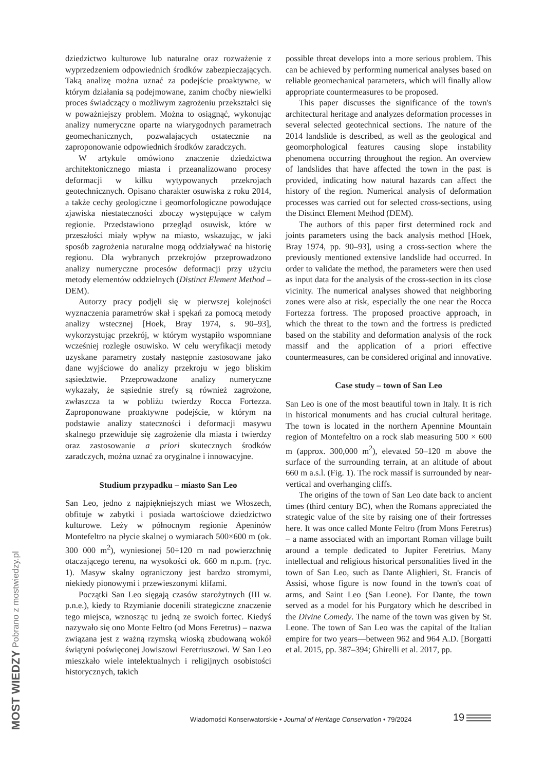dziedzictwo kulturowe lub naturalne oraz rozważenie z wyprzedzeniem odpowiednich środków zabezpieczających. Taką analizę można uznać za podejście proaktywne, w którym działania są podejmowane, zanim choćby niewielki proces świadczący o możliwym zagrożeniu przekształci się w poważniejszy problem. Można to osiągnąć, wykonując analizy numeryczne oparte na wiarygodnych parametrach geomechanicznych, pozwalających ostatecznie na zaproponowanie odpowiednich środków zaradczych.
W artykule omówiono znaczenie dziedzictwa architektonicznego miasta i przeanalizowano procesy deformacji w kilku wytypowanych przekrojach geotechnicznych. Opisano charakter osuwiska z roku 2014, a także cechy geologiczne i geomorfologiczne powodujące zjawiska niestateczności zboczy występujące w całym regionie. Przedstawiono przegląd osuwisk, które w przeszłości miały wpływ na miasto, wskazując, w jaki sposób zagrożenia naturalne mogą oddziaływać na historię regionu. Dla wybranych przekrojów przeprowadzono analizy numeryczne procesów deformacji przy użyciu metody elementów oddzielnych (Distinct Element Method – DEM).
Autorzy pracy podjęli się w pierwszej kolejności wyznaczenia parametrów skał i spękań za pomocą metody analizy wstecznej [Hoek, Bray 1974, s. 90–93], wykorzystując przekrój, w którym wystąpiło wspomniane wcześniej rozległe osuwisko. W celu weryfikacji metody uzyskane parametry zostały następnie zastosowane jako dane wyjściowe do analizy przekroju w jego bliskim sąsiedztwie. Przeprowadzone analizy numeryczne wykazały, że sąsiednie strefy są również zagrożone, zwłaszcza ta w pobliżu twierdzy Rocca Fortezza. Zaproponowane proaktywne podejście, w którym na podstawie analizy stateczności i deformacji masywu skalnego przewiduje się zagrożenie dla miasta i twierdzy oraz zastosowanie a priori skutecznych środków zaradczych, można uznać za oryginalne i innowacyjne.
Studium przypadku – miasto San Leo
San Leo, jedno z najpiękniejszych miast we Włoszech, obfituje w zabytki i posiada wartościowe dziedzictwo kulturowe. Leży w północnym regionie Apeninów Montefeltro na płycie skalnej o wymiarach 500×600 m (ok. 300 000 m<sup>2</sup>), wyniesionej 50÷120 m nad powierzchnię otaczającego terenu, na wysokości ok. 660 m n.p.m. (ryc. 1). Masyw skalny ograniczony jest bardzo stromymi, niekiedy pionowymi i przewieszonymi klifami.
Początki San Leo sięgają czasów starożytnych (III w. p.n.e.), kiedy to Rzymianie docenili strategiczne znaczenie tego miejsca, wznosząc tu jedną ze swoich fortec. Kiedyś nazywało się ono Monte Feltro (od Mons Feretrus) – nazwa związana jest z ważną rzymską wioską zbudowaną wokół świątyni poświęconej Jowiszowi Feretriuszowi. W San Leo mieszkało wiele intelektualnych i religijnych osobistości historycznych, takich
possible threat develops into a more serious problem. This can be achieved by performing numerical analyses based on reliable geomechanical parameters, which will finally allow appropriate countermeasures to be proposed.
This paper discusses the significance of the town's architectural heritage and analyzes deformation processes in several selected geotechnical sections. The nature of the 2014 landslide is described, as well as the geological and geomorphological features causing slope instability phenomena occurring throughout the region. An overview of landslides that have affected the town in the past is provided, indicating how natural hazards can affect the history of the region. Numerical analysis of deformation processes was carried out for selected cross-sections, using the Distinct Element Method (DEM).
The authors of this paper first determined rock and joints parameters using the back analysis method [Hoek, Bray 1974, pp. 90–93], using a cross-section where the previously mentioned extensive landslide had occurred. In order to validate the method, the parameters were then used as input data for the analysis of the cross-section in its close vicinity. The numerical analyses showed that neighboring zones were also at risk, especially the one near the Rocca Fortezza fortress. The proposed proactive approach, in which the threat to the town and the fortress is predicted based on the stability and deformation analysis of the rock massif and the application of a priori effective countermeasures, can be considered original and innovative.
Case study – town of San Leo
San Leo is one of the most beautiful town in Italy. It is rich in historical monuments and has crucial cultural heritage. The town is located in the northern Apennine Mountain region of Montefeltro on a rock slab measuring 500 × 600 m (approx. 300,000 m<sup>2</sup>), elevated 50–120 m above the surface of the surrounding terrain, at an altitude of about 660 m a.s.l. (Fig. 1). The rock massif is surrounded by near-vertical and overhanging cliffs.
The origins of the town of San Leo date back to ancient times (third century BC), when the Romans appreciated the strategic value of the site by raising one of their fortresses here. It was once called Monte Feltro (from Mons Feretrus) – a name associated with an important Roman village built around a temple dedicated to Jupiter Feretrius. Many intellectual and religious historical personalities lived in the town of San Leo, such as Dante Alighieri, St. Francis of Assisi, whose figure is now found in the town's coat of arms, and Saint Leo (San Leone). For Dante, the town served as a model for his Purgatory which he described in the Divine Comedy. The name of the town was given by St. Leone. The town of San Leo was the capital of the Italian empire for two years—between 962 and 964 A.D. [Borgatti et al. 2015, pp. 387–394; Ghirelli et al. 2017, pp.
Wiadomości Konserwatorskie • Journal of Heritage Conservation • 79/2024
19
MOST WIEDZY Pobrano z mostwiedzy.pl